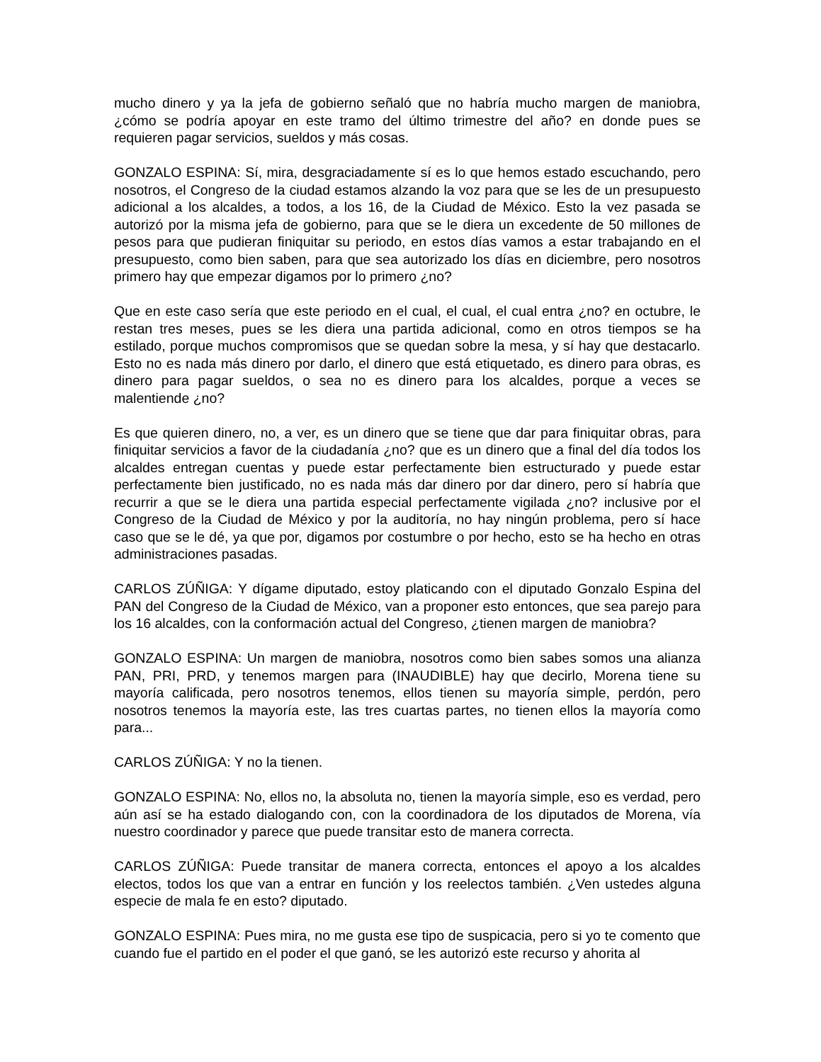mucho dinero y ya la jefa de gobierno señaló que no habría mucho margen de maniobra, ¿cómo se podría apoyar en este tramo del último trimestre del año? en donde pues se requieren pagar servicios, sueldos y más cosas.
GONZALO ESPINA: Sí, mira, desgraciadamente sí es lo que hemos estado escuchando, pero nosotros, el Congreso de la ciudad estamos alzando la voz para que se les de un presupuesto adicional a los alcaldes, a todos, a los 16, de la Ciudad de México. Esto la vez pasada se autorizó por la misma jefa de gobierno, para que se le diera un excedente de 50 millones de pesos para que pudieran finiquitar su periodo, en estos días vamos a estar trabajando en el presupuesto, como bien saben, para que sea autorizado los días en diciembre, pero nosotros primero hay que empezar digamos por lo primero ¿no?
Que en este caso sería que este periodo en el cual, el cual, el cual entra ¿no? en octubre, le restan tres meses, pues se les diera una partida adicional, como en otros tiempos se ha estilado, porque muchos compromisos que se quedan sobre la mesa, y sí hay que destacarlo. Esto no es nada más dinero por darlo, el dinero que está etiquetado, es dinero para obras, es dinero para pagar sueldos, o sea no es dinero para los alcaldes, porque a veces se malentiende ¿no?
Es que quieren dinero, no, a ver, es un dinero que se tiene que dar para finiquitar obras, para finiquitar servicios a favor de la ciudadanía ¿no? que es un dinero que a final del día todos los alcaldes entregan cuentas y puede estar perfectamente bien estructurado y puede estar perfectamente bien justificado, no es nada más dar dinero por dar dinero, pero sí habría que recurrir a que se le diera una partida especial perfectamente vigilada ¿no? inclusive por el Congreso de la Ciudad de México y por la auditoría, no hay ningún problema, pero sí hace caso que se le dé, ya que por, digamos por costumbre o por hecho, esto se ha hecho en otras administraciones pasadas.
CARLOS ZÚÑIGA: Y dígame diputado, estoy platicando con el diputado Gonzalo Espina del PAN del Congreso de la Ciudad de México, van a proponer esto entonces, que sea parejo para los 16 alcaldes, con la conformación actual del Congreso, ¿tienen margen de maniobra?
GONZALO ESPINA: Un margen de maniobra, nosotros como bien sabes somos una alianza PAN, PRI, PRD, y tenemos margen para (INAUDIBLE) hay que decirlo, Morena tiene su mayoría calificada, pero nosotros tenemos, ellos tienen su mayoría simple, perdón, pero nosotros tenemos la mayoría este, las tres cuartas partes, no tienen ellos la mayoría como para...
CARLOS ZÚÑIGA: Y no la tienen.
GONZALO ESPINA: No, ellos no, la absoluta no, tienen la mayoría simple, eso es verdad, pero aún así se ha estado dialogando con, con la coordinadora de los diputados de Morena, vía nuestro coordinador y parece que puede transitar esto de manera correcta.
CARLOS ZÚÑIGA: Puede transitar de manera correcta, entonces el apoyo a los alcaldes electos, todos los que van a entrar en función y los reelectos también. ¿Ven ustedes alguna especie de mala fe en esto? diputado.
GONZALO ESPINA: Pues mira, no me gusta ese tipo de suspicacia, pero si yo te comento que cuando fue el partido en el poder el que ganó, se les autorizó este recurso y ahorita al